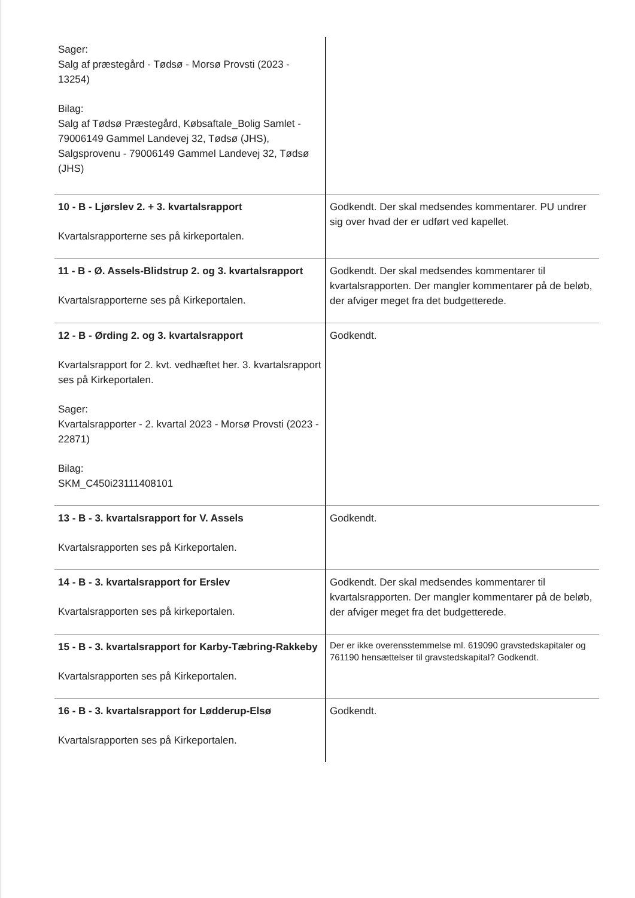| Sager: Salg af præstegård - Tødsø - Morsø Provsti (2023 - 13254) Bilag: Salg af Tødsø Præstegård, Købsaftale_Bolig Samlet - 79006149 Gammel Landevej 32, Tødsø (JHS), Salgsprovenu - 79006149 Gammel Landevej 32, Tødsø (JHS) | |
| 10 - B - Ljørslev 2. + 3. kvartalsrapport Kvartalsrapporterne ses på kirkeportalen. | Godkendt. Der skal medsendes kommentarer. PU undrer sig over hvad der er udført ved kapellet. |
| 11 - B - Ø. Assels-Blidstrup 2. og 3. kvartalsrapport Kvartalsrapporterne ses på Kirkeportalen. | Godkendt. Der skal medsendes kommentarer til kvartalsrapporten. Der mangler kommentarer på de beløb, der afviger meget fra det budgetterede. |
| 12 - B - Ørding 2. og 3. kvartalsrapport Kvartalsrapport for 2. kvt. vedhæftet her. 3. kvartalsrapport ses på Kirkeportalen. Sager: Kvartalsrapporter - 2. kvartal 2023 - Morsø Provsti (2023 - 22871) Bilag: SKM_C450i23111408101 | Godkendt. |
| 13 - B - 3. kvartalsrapport for V. Assels Kvartalsrapporten ses på Kirkeportalen. | Godkendt. |
| 14 - B - 3. kvartalsrapport for Erslev Kvartalsrapporten ses på kirkeportalen. | Godkendt. Der skal medsendes kommentarer til kvartalsrapporten. Der mangler kommentarer på de beløb, der afviger meget fra det budgetterede. |
| 15 - B - 3. kvartalsrapport for Karby-Tæbring-Rakkeby Kvartalsrapporten ses på Kirkeportalen. | Der er ikke overensstemmelse ml. 619090 gravstedskapitaler og 761190 hensættelser til gravstedskapital? Godkendt. |
| 16 - B - 3. kvartalsrapport for Lødderup-Elsø Kvartalsrapporten ses på Kirkeportalen. | Godkendt. |